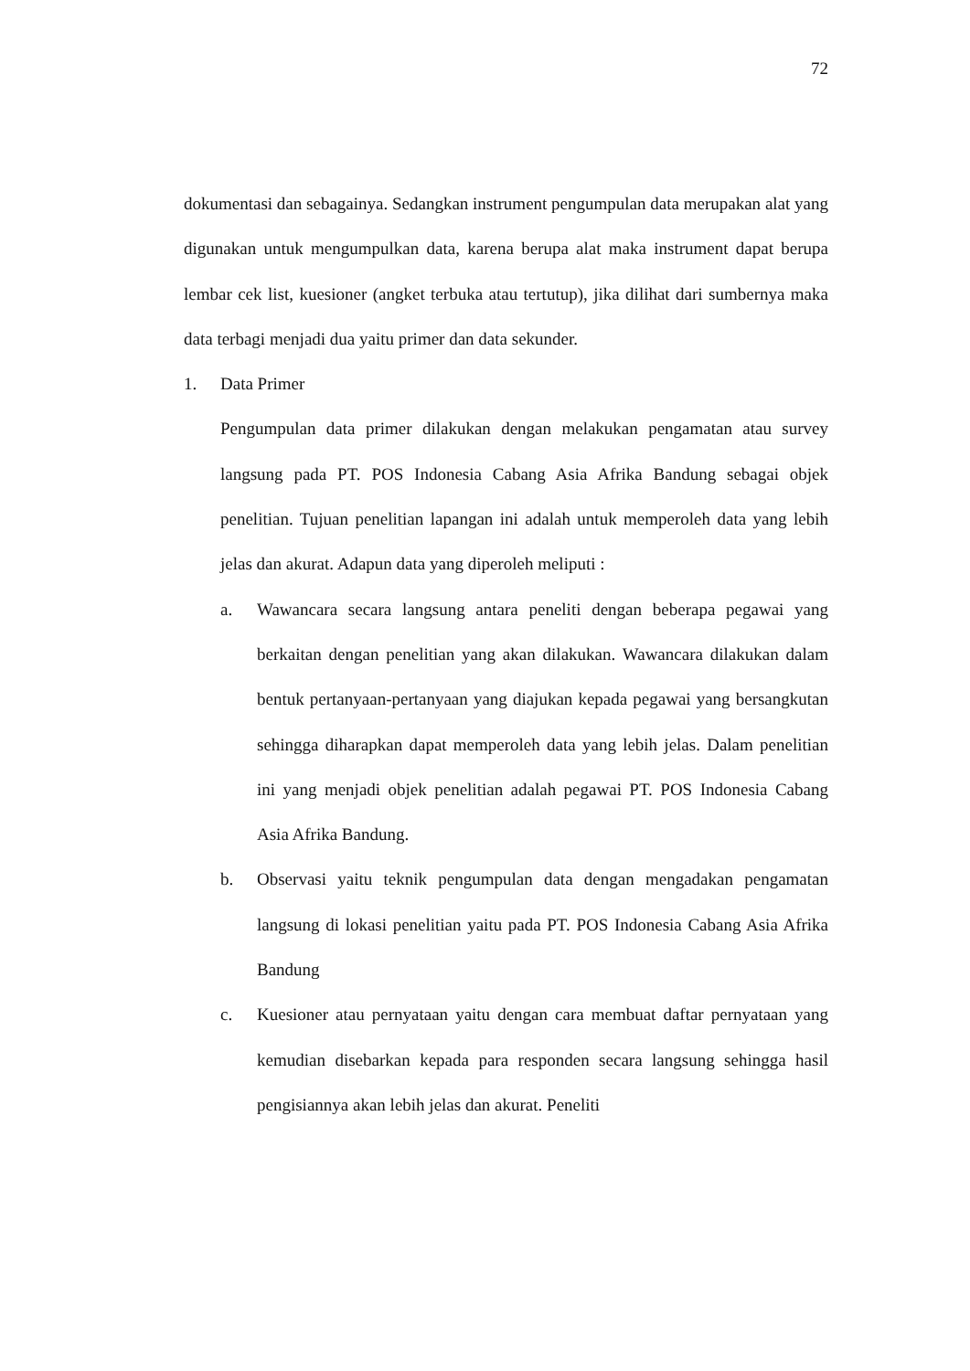72
dokumentasi dan sebagainya. Sedangkan instrument pengumpulan data merupakan alat yang digunakan untuk mengumpulkan data, karena berupa alat maka instrument dapat berupa lembar cek list, kuesioner (angket terbuka atau tertutup), jika dilihat dari sumbernya maka data terbagi menjadi dua yaitu primer dan data sekunder.
1. Data Primer
Pengumpulan data primer dilakukan dengan melakukan pengamatan atau survey langsung pada PT. POS Indonesia Cabang Asia Afrika Bandung sebagai objek penelitian. Tujuan penelitian lapangan ini adalah untuk memperoleh data yang lebih jelas dan akurat. Adapun data yang diperoleh meliputi :
a. Wawancara secara langsung antara peneliti dengan beberapa pegawai yang berkaitan dengan penelitian yang akan dilakukan. Wawancara dilakukan dalam bentuk pertanyaan-pertanyaan yang diajukan kepada pegawai yang bersangkutan sehingga diharapkan dapat memperoleh data yang lebih jelas. Dalam penelitian ini yang menjadi objek penelitian adalah pegawai PT. POS Indonesia Cabang Asia Afrika Bandung.
b. Observasi yaitu teknik pengumpulan data dengan mengadakan pengamatan langsung di lokasi penelitian yaitu pada PT. POS Indonesia Cabang Asia Afrika Bandung
c. Kuesioner atau pernyataan yaitu dengan cara membuat daftar pernyataan yang kemudian disebarkan kepada para responden secara langsung sehingga hasil pengisiannya akan lebih jelas dan akurat. Peneliti